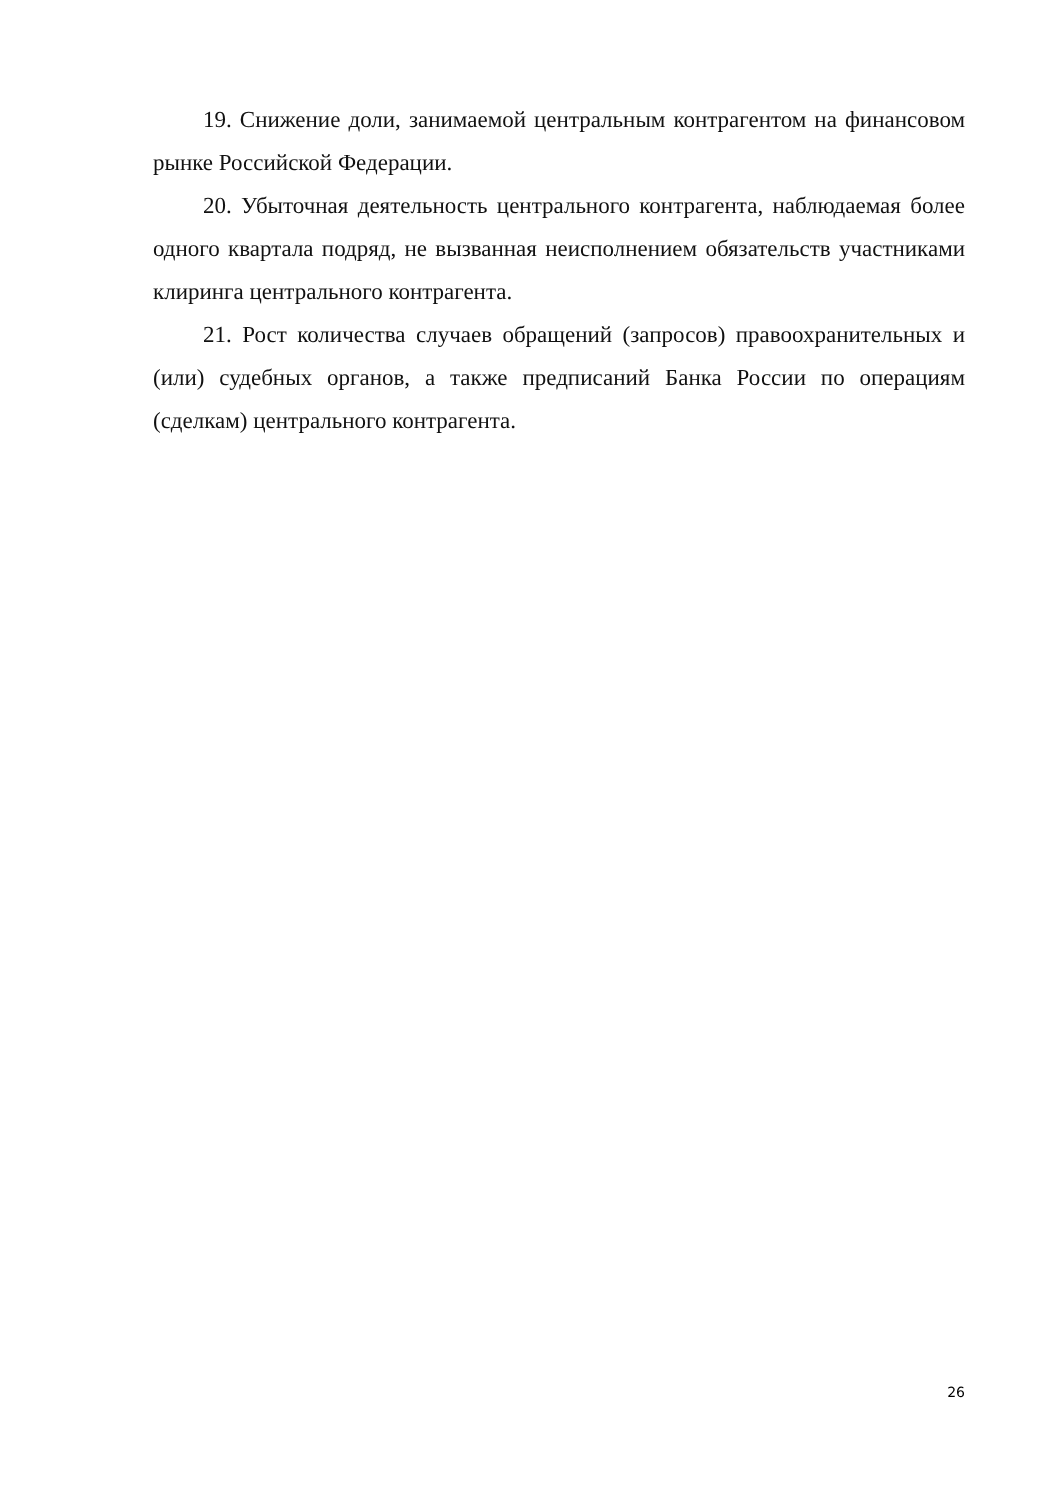19. Снижение доли, занимаемой центральным контрагентом на финансовом рынке Российской Федерации.
20. Убыточная деятельность центрального контрагента, наблюдаемая более одного квартала подряд, не вызванная неисполнением обязательств участниками клиринга центрального контрагента.
21. Рост количества случаев обращений (запросов) правоохранительных и (или) судебных органов, а также предписаний Банка России по операциям (сделкам) центрального контрагента.
26